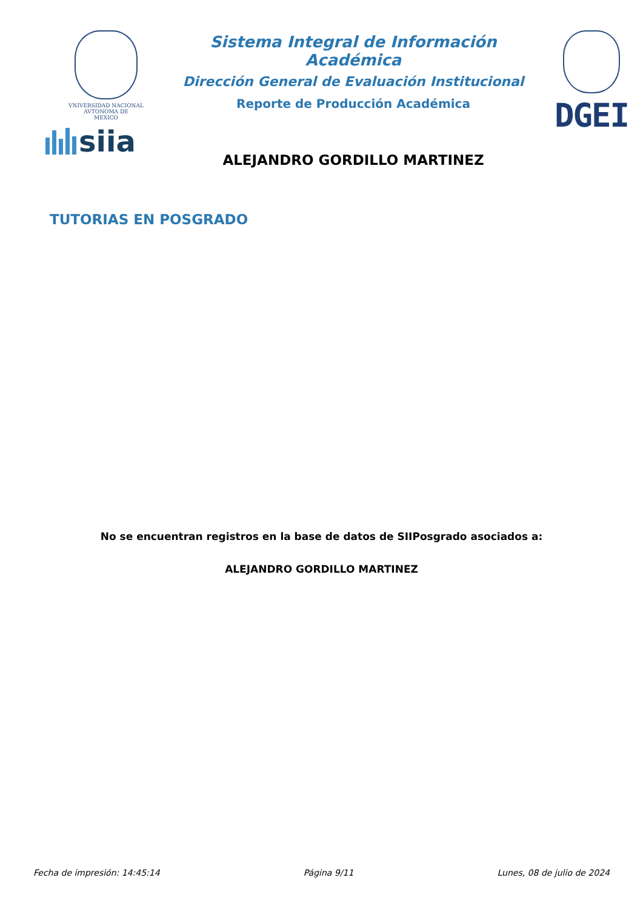VNIVERSIDAD NACIONAL
AVTONOMA DE
MEXICO
siia
Sistema Integral de Información Académica
Dirección General de Evaluación Institucional
Reporte de Producción Académica
ALEJANDRO GORDILLO MARTINEZ
DGEI
TUTORIAS EN POSGRADO
No se encuentran registros en la base de datos de SIIPosgrado asociados a:
ALEJANDRO GORDILLO MARTINEZ
Fecha de impresión: 14:45:14 Página 9/11 Lunes, 08 de julio de 2024